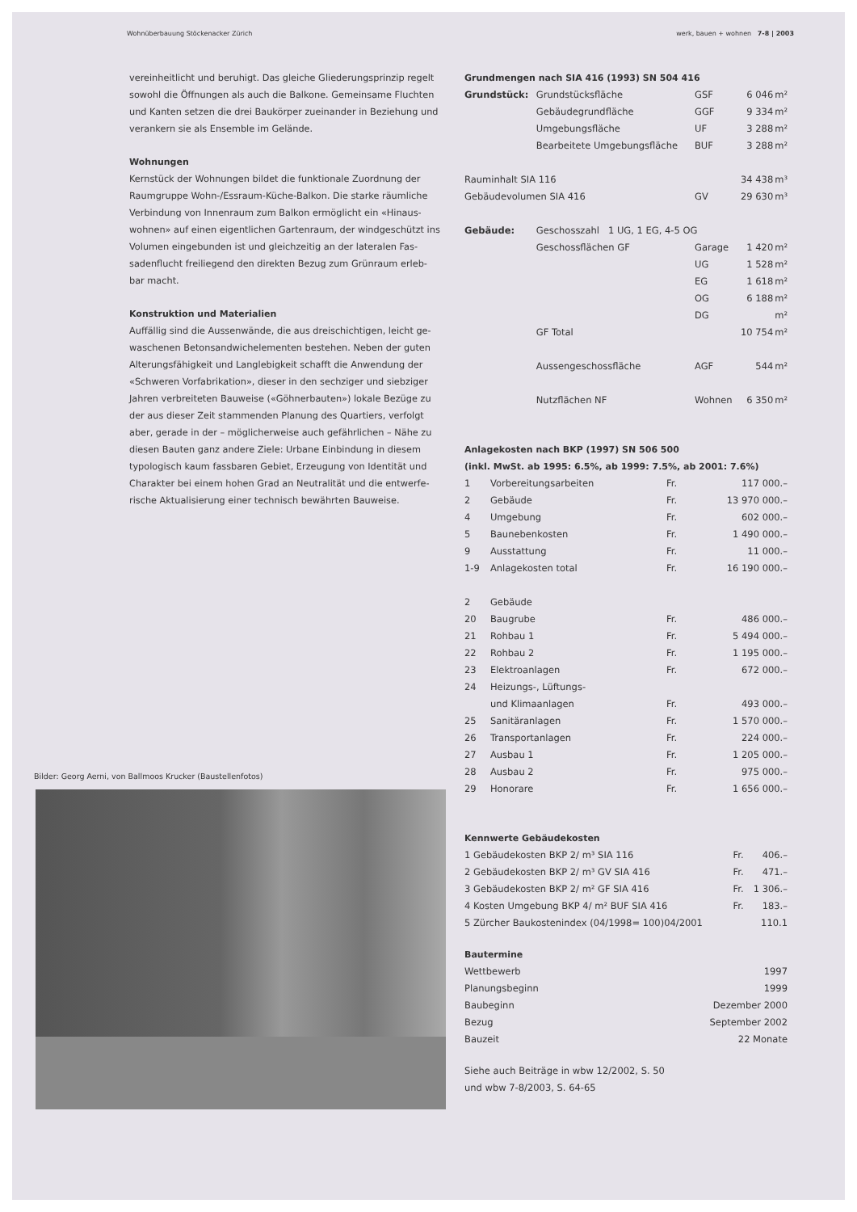Wohnüberbauung Stöckenacker Zürich werk, bauen + wohnen 7-8 | 2003
vereinheitlicht und beruhigt. Das gleiche Gliederungsprinzip regelt sowohl die Öffnungen als auch die Balkone. Gemeinsame Fluchten und Kanten setzen die drei Baukörper zueinander in Beziehung und verankern sie als Ensemble im Gelände.
Wohnungen
Kernstück der Wohnungen bildet die funktionale Zuordnung der Raumgruppe Wohn-/Essraum-Küche-Balkon. Die starke räumliche Verbindung von Innenraum zum Balkon ermöglicht ein «Hinaus-wohnen» auf einen eigentlichen Gartenraum, der windgeschützt ins Volumen eingebunden ist und gleichzeitig an der lateralen Fas-sadenflucht freiliegend den direkten Bezug zum Grünraum erleb-bar macht.
Konstruktion und Materialien
Auffällig sind die Aussenwände, die aus dreischichtigen, leicht ge-waschenen Betonsandwichelementen bestehen. Neben der guten Alterungsfähigkeit und Langlebigkeit schafft die Anwendung der «Schweren Vorfabrikation», dieser in den sechziger und siebziger Jahren verbreiteten Bauweise («Göhnerbauten») lokale Bezüge zu der aus dieser Zeit stammenden Planung des Quartiers, verfolgt aber, gerade in der – möglicherweise auch gefährlichen – Nähe zu diesen Bauten ganz andere Ziele: Urbane Einbindung in diesem typologisch kaum fassbaren Gebiet, Erzeugung von Identität und Charakter bei einem hohen Grad an Neutralität und die entwerfe-rische Aktualisierung einer technisch bewährten Bauweise.
Grundmengen nach SIA 416 (1993) SN 504 416
| Grundstück: | Grundstücksfläche | GSF | 6 046 | m² |
| | Gebäudegrundfläche | GGF | 9 334 | m² |
| | Umgebungsfläche | UF | 3 288 | m² |
| | Bearbeitete Umgebungsfläche | BUF | 3 288 | m² |
| Rauminhalt SIA 116 | | | 34 438 | m³ |
| Gebäudevolumen SIA 416 | | GV | 29 630 | m³ |
| Gebäude: | Geschosszahl 1 UG, 1 EG, 4-5 OG | | | |
| | Geschossflächen GF | Garage | 1 420 | m² |
| | | UG | 1 528 | m² |
| | | EG | 1 618 | m² |
| | | OG | 6 188 | m² |
| | | DG | | m² |
| | GF Total | | 10 754 | m² |
| | Aussengeschossfläche | AGF | 544 | m² |
| | Nutzflächen NF | Wohnen | 6 350 | m² |
Anlagekosten nach BKP (1997) SN 506 500
(inkl. MwSt. ab 1995: 6.5%, ab 1999: 7.5%, ab 2001: 7.6%)
| 1 | Vorbereitungsarbeiten | Fr. | 117 000.– |
| 2 | Gebäude | Fr. | 13 970 000.– |
| 4 | Umgebung | Fr. | 602 000.– |
| 5 | Baunebenkosten | Fr. | 1 490 000.– |
| 9 | Ausstattung | Fr. | 11 000.– |
| 1-9 | Anlagekosten total | Fr. | 16 190 000.– |
| 2 | Gebäude | | |
| 20 | Baugrube | Fr. | 486 000.– |
| 21 | Rohbau 1 | Fr. | 5 494 000.– |
| 22 | Rohbau 2 | Fr. | 1 195 000.– |
| 23 | Elektroanlagen | Fr. | 672 000.– |
| 24 | Heizungs-, Lüftungs- und Klimaanlagen | Fr. | 493 000.– |
| 25 | Sanitäranlagen | Fr. | 1 570 000.– |
| 26 | Transportanlagen | Fr. | 224 000.– |
| 27 | Ausbau 1 | Fr. | 1 205 000.– |
| 28 | Ausbau 2 | Fr. | 975 000.– |
| 29 | Honorare | Fr. | 1 656 000.– |
Kennwerte Gebäudekosten
| 1 Gebäudekosten BKP 2/ m³ SIA 116 | Fr. | 406.– |
| 2 Gebäudekosten BKP 2/ m³ GV SIA 416 | Fr. | 471.– |
| 3 Gebäudekosten BKP 2/ m² GF SIA 416 | Fr. | 1 306.– |
| 4 Kosten Umgebung BKP 4/ m² BUF SIA 416 | Fr. | 183.– |
| 5 Zürcher Baukostenindex (04/1998= 100)04/2001 | | 110.1 |
Bautermine
| Wettbewerb | 1997 |
| Planungsbeginn | 1999 |
| Baubeginn | Dezember 2000 |
| Bezug | September 2002 |
| Bauzeit | 22 Monate |
Siehe auch Beiträge in wbw 12/2002, S. 50
und wbw 7-8/2003, S. 64-65
Bilder: Georg Aerni, von Ballmoos Krucker (Baustellenfotos)